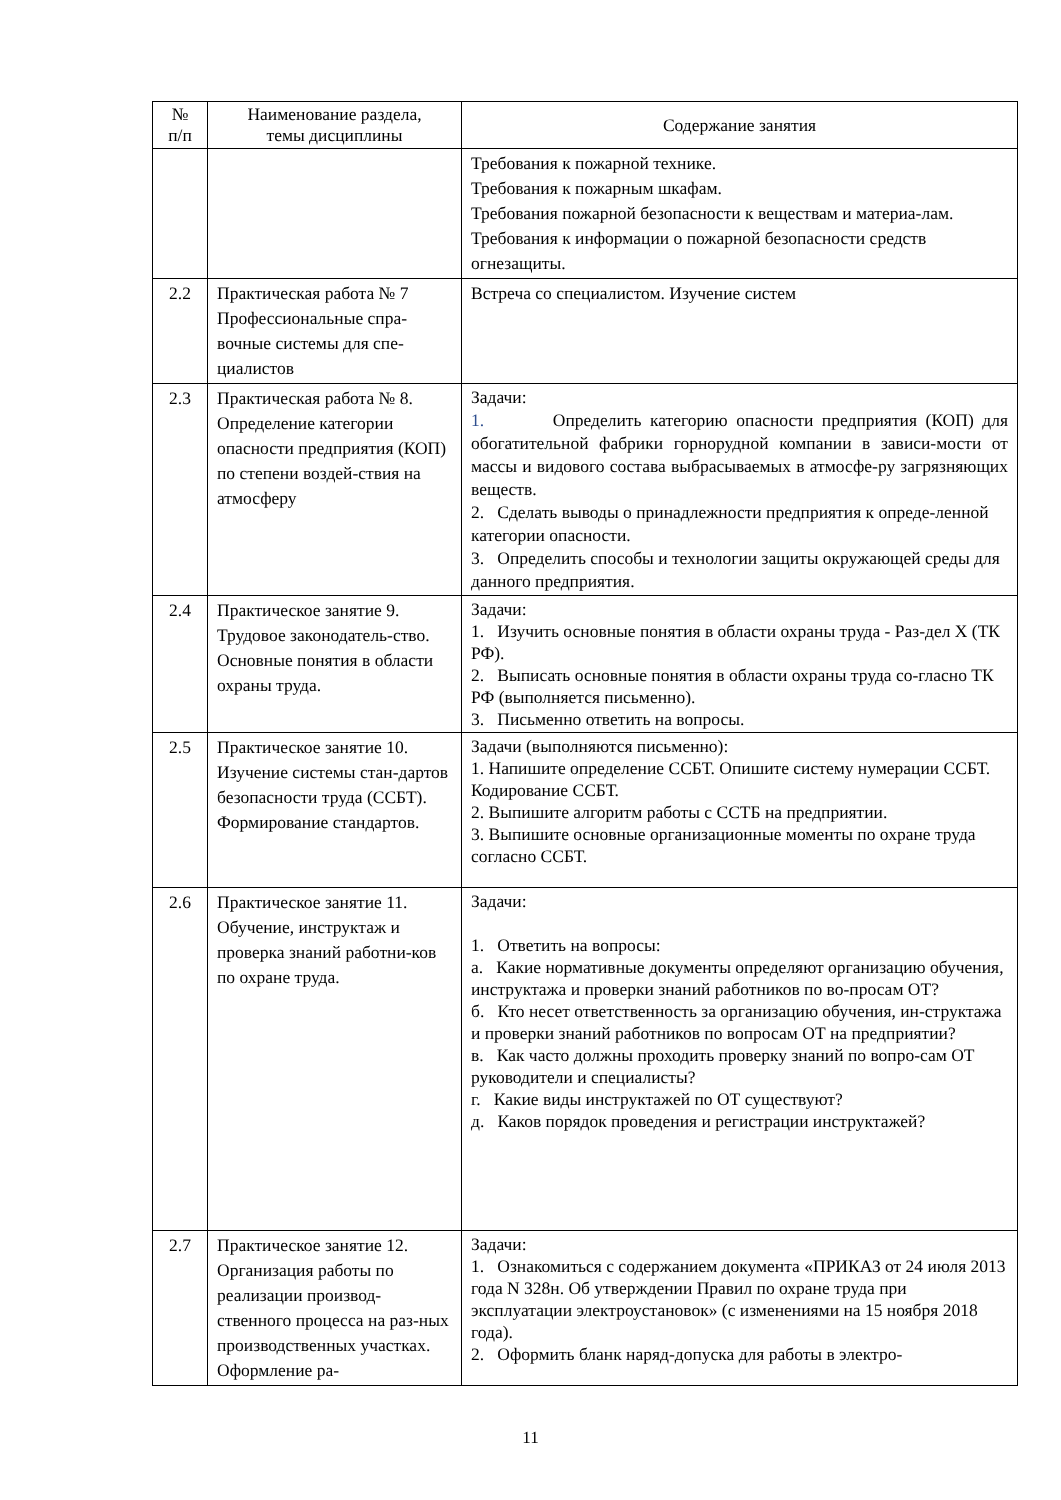| № п/п | Наименование раздела, темы дисциплины | Содержание занятия |
| --- | --- | --- |
| | | Требования к пожарной технике. Требования к пожарным шкафам. Требования пожарной безопасности к веществам и материа-лам. Требования к информации о пожарной безопасности средств огнезащиты. |
| 2.2 | Практическая работа № 7 Профессиональные спра-вочные системы для спе-циалистов | Встреча со специалистом. Изучение систем |
| 2.3 | Практическая работа № 8. Определение категории опасности предприятия (КОП) по степени воздей-ствия на атмосферу | Задачи: 1. Определить категорию опасности предприятия (КОП) для обогатительной фабрики горнорудной компании в зависи-мости от массы и видового состава выбрасываемых в атмосфе-ру загрязняющих веществ. 2. Сделать выводы о принадлежности предприятия к опреде-ленной категории опасности. 3. Определить способы и технологии защиты окружающей среды для данного предприятия. |
| 2.4 | Практическое занятие 9. Трудовое законодатель-ство. Основные понятия в области охраны труда. | Задачи: 1. Изучить основные понятия в области охраны труда - Раз-дел X (ТК РФ). 2. Выписать основные понятия в области охраны труда со-гласно ТК РФ (выполняется письменно). 3. Письменно ответить на вопросы. |
| 2.5 | Практическое занятие 10. Изучение системы стан-дартов безопасности труда (ССБТ). Формирование стандартов. | Задачи (выполняются письменно): 1. Напишите определение ССБТ. Опишите систему нумерации ССБТ. Кодирование ССБТ. 2. Выпишите алгоритм работы с ССТБ на предприятии. 3. Выпишите основные организационные моменты по охране труда согласно ССБТ. |
| 2.6 | Практическое занятие 11. Обучение, инструктаж и проверка знаний работни-ков по охране труда. | Задачи: 1. Ответить на вопросы: а. Какие нормативные документы определяют организацию обучения, инструктажа и проверки знаний работников по во-просам ОТ? б. Кто несет ответственность за организацию обучения, ин-структажа и проверки знаний работников по вопросам ОТ на предприятии? в. Как часто должны проходить проверку знаний по вопро-сам ОТ руководители и специалисты? г. Какие виды инструктажей по ОТ существуют? д. Каков порядок проведения и регистрации инструктажей? |
| 2.7 | Практическое занятие 12. Организация работы по реализации производ-ственного процесса на раз-ных производственных участках. Оформление ра- | Задачи: 1. Ознакомиться с содержанием документа «ПРИКАЗ от 24 июля 2013 года N 328н. Об утверждении Правил по охране труда при эксплуатации электроустановок» (с изменениями на 15 ноября 2018 года). 2. Оформить бланк наряд-допуска для работы в электро- |
11